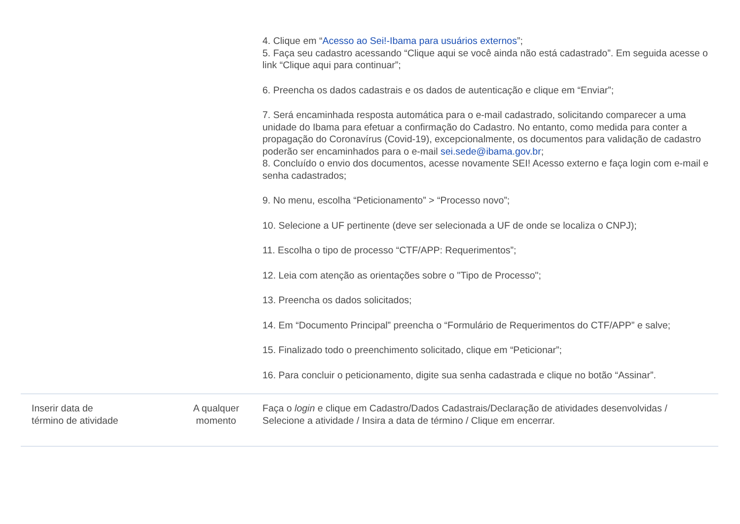| | | 4. Clique em “ Acesso ao Sei!-Ibama para usuários externos ”; 5. Faça seu cadastro acessando “Clique aqui se você ainda não está cadastrado”. Em seguida acesse o link “Clique aqui para continuar”; 6. Preencha os dados cadastrais e os dados de autenticação e clique em “Enviar”; 7. Será encaminhada resposta automática para o e-mail cadastrado, solicitando comparecer a uma unidade do Ibama para efetuar a confirmação do Cadastro. No entanto, como medida para conter a propagação do Coronavírus (Covid-19), excepcionalmente, os documentos para validação de cadastro poderão ser encaminhados para o e-mail sei.sede@ibama.gov.br ; 8. Concluído o envio dos documentos, acesse novamente SEI! Acesso externo e faça login com e-mail e senha cadastrados; 9. No menu, escolha “Peticionamento” > “Processo novo”; 10. Selecione a UF pertinente (deve ser selecionada a UF de onde se localiza o CNPJ); 11. Escolha o tipo de processo “CTF/APP: Requerimentos”; 12. Leia com atenção as orientações sobre o "Tipo de Processo"; 13. Preencha os dados solicitados; 14. Em “Documento Principal” preencha o “Formulário de Requerimentos do CTF/APP” e salve; 15. Finalizado todo o preenchimento solicitado, clique em “Peticionar”; 16. Para concluir o peticionamento, digite sua senha cadastrada e clique no botão “Assinar”. |
| Inserir data de término de atividade | A qualquer momento | Faça o login e clique em Cadastro/Dados Cadastrais/Declaração de atividades desenvolvidas / Selecione a atividade / Insira a data de término / Clique em encerrar. |